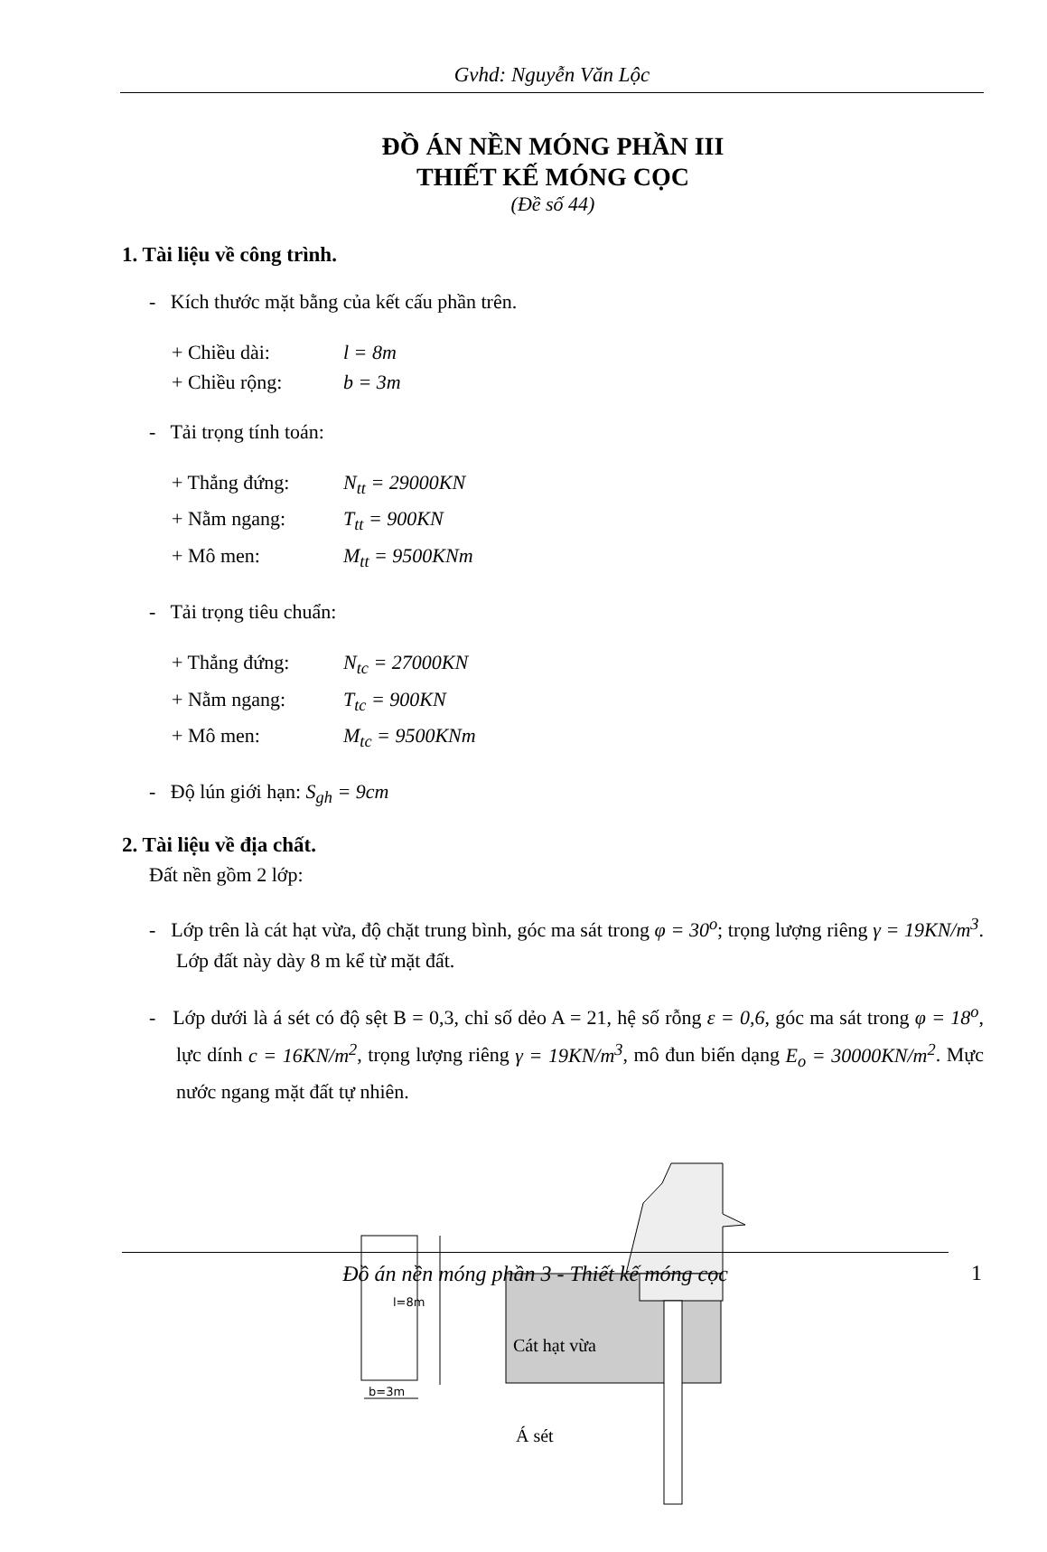Gvhd: Nguyễn Văn Lộc
ĐỒ ÁN NỀN MÓNG PHẦN III
THIẾT KẾ MÓNG CỌC
(Đề số 44)
1. Tài liệu về công trình.
- Kích thước mặt bằng của kết cấu phần trên.
+ Chiều dài: l = 8m
+ Chiều rộng: b = 3m
- Tải trọng tính toán:
+ Thẳng đứng: N<sub>tt</sub> = 29000KN
+ Nằm ngang: T<sub>tt</sub> = 900KN
+ Mô men: M<sub>tt</sub> = 9500KNm
- Tải trọng tiêu chuẩn:
+ Thẳng đứng: N<sub>tc</sub> = 27000KN
+ Nằm ngang: T<sub>tc</sub> = 900KN
+ Mô men: M<sub>tc</sub> = 9500KNm
- Độ lún giới hạn: S<sub>gh</sub> = 9cm
2. Tài liệu về địa chất.
Đất nền gồm 2 lớp:
- Lớp trên là cát hạt vừa, độ chặt trung bình, góc ma sát trong φ = 30<sup>o</sup>; trọng lượng riêng γ = 19KN/m<sup>3</sup>. Lớp đất này dày 8 m kể từ mặt đất.
- Lớp dưới là á sét có độ sệt B = 0,3, chỉ số dẻo A = 21, hệ số rỗng ε = 0,6, góc ma sát trong φ = 18<sup>o</sup>, lực dính c = 16KN/m<sup>2</sup>, trọng lượng riêng γ = 19KN/m<sup>3</sup>, mô đun biến dạng E<sub>o</sub> = 30000KN/m<sup>2</sup>. Mực nước ngang mặt đất tự nhiên.
l=8m
b=3m
Cát hạt vừa
Á sét
Đồ án nền móng phần 3 - Thiết kế móng cọc 1